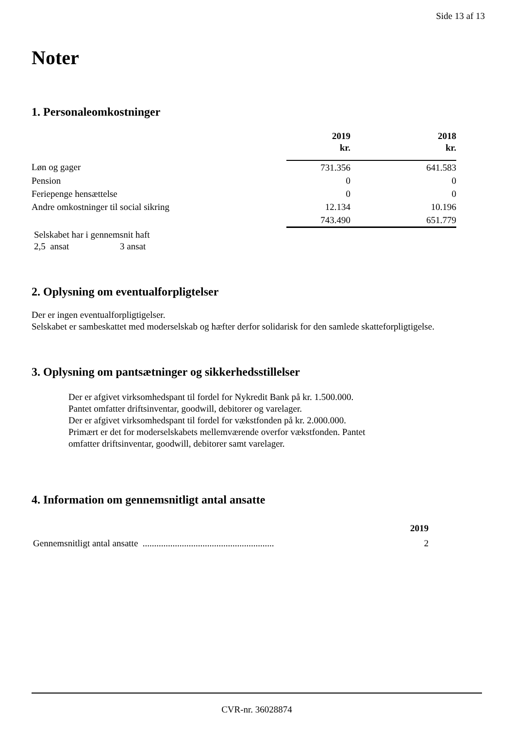Side 13 af 13
Noter
1. Personaleomkostninger
| | 2019 | 2018 |
| | kr. | kr. |
| Løn og gager | 731.356 | 641.583 |
| Pension | 0 | 0 |
| Feriepenge hensættelse | 0 | 0 |
| Andre omkostninger til social sikring | 12.134 | 10.196 |
| | 743.490 | 651.779 |
Selskabet har i gennemsnit haft
2,5 ansat 3 ansat
2. Oplysning om eventualforpligtelser
Der er ingen eventualforpligtigelser.
Selskabet er sambeskattet med moderselskab og hæfter derfor solidarisk for den samlede skatteforpligtigelse.
3. Oplysning om pantsætninger og sikkerhedsstillelser
Der er afgivet virksomhedspant til fordel for Nykredit Bank på kr. 1.500.000.
Pantet omfatter driftsinventar, goodwill, debitorer og varelager.
Der er afgivet virksomhedspant til fordel for vækstfonden på kr. 2.000.000.
Primært er det for moderselskabets mellemværende overfor vækstfonden. Pantet
omfatter driftsinventar, goodwill, debitorer samt varelager.
4. Information om gennemsnitligt antal ansatte
| | 2019 |
| Gennemsnitligt antal ansatte ......................................................... | 2 |
CVR-nr. 36028874